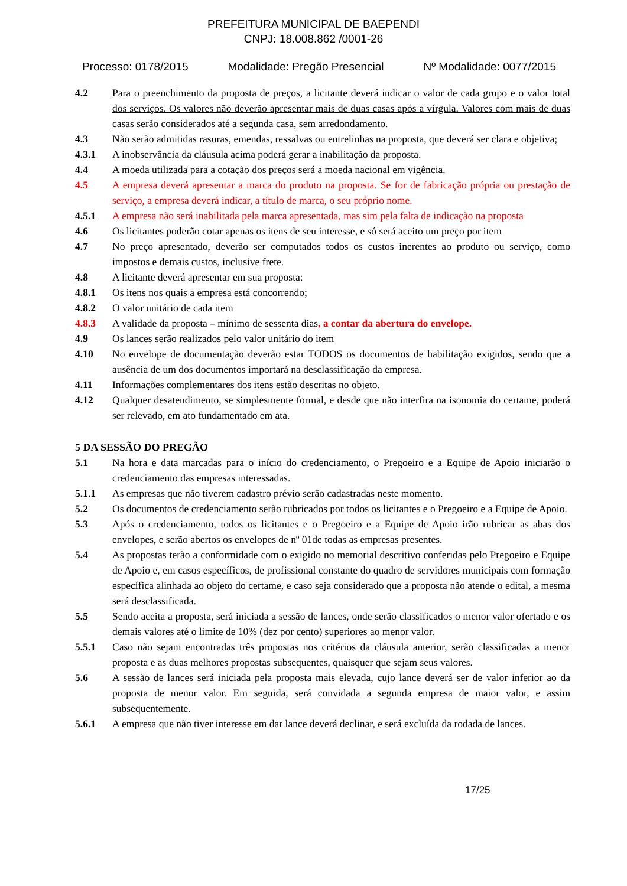PREFEITURA MUNICIPAL DE BAEPENDI
CNPJ: 18.008.862 /0001-26
Processo: 0178/2015 Modalidade: Pregão Presencial Nº Modalidade: 0077/2015
4.2 Para o preenchimento da proposta de preços, a licitante deverá indicar o valor de cada grupo e o valor total dos serviços. Os valores não deverão apresentar mais de duas casas após a vírgula. Valores com mais de duas casas serão considerados até a segunda casa, sem arredondamento.
4.3 Não serão admitidas rasuras, emendas, ressalvas ou entrelinhas na proposta, que deverá ser clara e objetiva;
4.3.1 A inobservância da cláusula acima poderá gerar a inabilitação da proposta.
4.4 A moeda utilizada para a cotação dos preços será a moeda nacional em vigência.
4.5 A empresa deverá apresentar a marca do produto na proposta. Se for de fabricação própria ou prestação de serviço, a empresa deverá indicar, a título de marca, o seu próprio nome.
4.5.1 A empresa não será inabilitada pela marca apresentada, mas sim pela falta de indicação na proposta
4.6 Os licitantes poderão cotar apenas os itens de seu interesse, e só será aceito um preço por item
4.7 No preço apresentado, deverão ser computados todos os custos inerentes ao produto ou serviço, como impostos e demais custos, inclusive frete.
4.8 A licitante deverá apresentar em sua proposta:
4.8.1 Os itens nos quais a empresa está concorrendo;
4.8.2 O valor unitário de cada item
4.8.3 A validade da proposta – mínimo de sessenta dias, a contar da abertura do envelope.
4.9 Os lances serão realizados pelo valor unitário do item
4.10 No envelope de documentação deverão estar TODOS os documentos de habilitação exigidos, sendo que a ausência de um dos documentos importará na desclassificação da empresa.
4.11 Informações complementares dos itens estão descritas no objeto.
4.12 Qualquer desatendimento, se simplesmente formal, e desde que não interfira na isonomia do certame, poderá ser relevado, em ato fundamentado em ata.
5 DA SESSÃO DO PREGÃO
5.1 Na hora e data marcadas para o início do credenciamento, o Pregoeiro e a Equipe de Apoio iniciarão o credenciamento das empresas interessadas.
5.1.1 As empresas que não tiverem cadastro prévio serão cadastradas neste momento.
5.2 Os documentos de credenciamento serão rubricados por todos os licitantes e o Pregoeiro e a Equipe de Apoio.
5.3 Após o credenciamento, todos os licitantes e o Pregoeiro e a Equipe de Apoio irão rubricar as abas dos envelopes, e serão abertos os envelopes de nº 01de todas as empresas presentes.
5.4 As propostas terão a conformidade com o exigido no memorial descritivo conferidas pelo Pregoeiro e Equipe de Apoio e, em casos específicos, de profissional constante do quadro de servidores municipais com formação específica alinhada ao objeto do certame, e caso seja considerado que a proposta não atende o edital, a mesma será desclassificada.
5.5 Sendo aceita a proposta, será iniciada a sessão de lances, onde serão classificados o menor valor ofertado e os demais valores até o limite de 10% (dez por cento) superiores ao menor valor.
5.5.1 Caso não sejam encontradas três propostas nos critérios da cláusula anterior, serão classificadas a menor proposta e as duas melhores propostas subsequentes, quaisquer que sejam seus valores.
5.6 A sessão de lances será iniciada pela proposta mais elevada, cujo lance deverá ser de valor inferior ao da proposta de menor valor. Em seguida, será convidada a segunda empresa de maior valor, e assim subsequentemente.
5.6.1 A empresa que não tiver interesse em dar lance deverá declinar, e será excluída da rodada de lances.
17/25